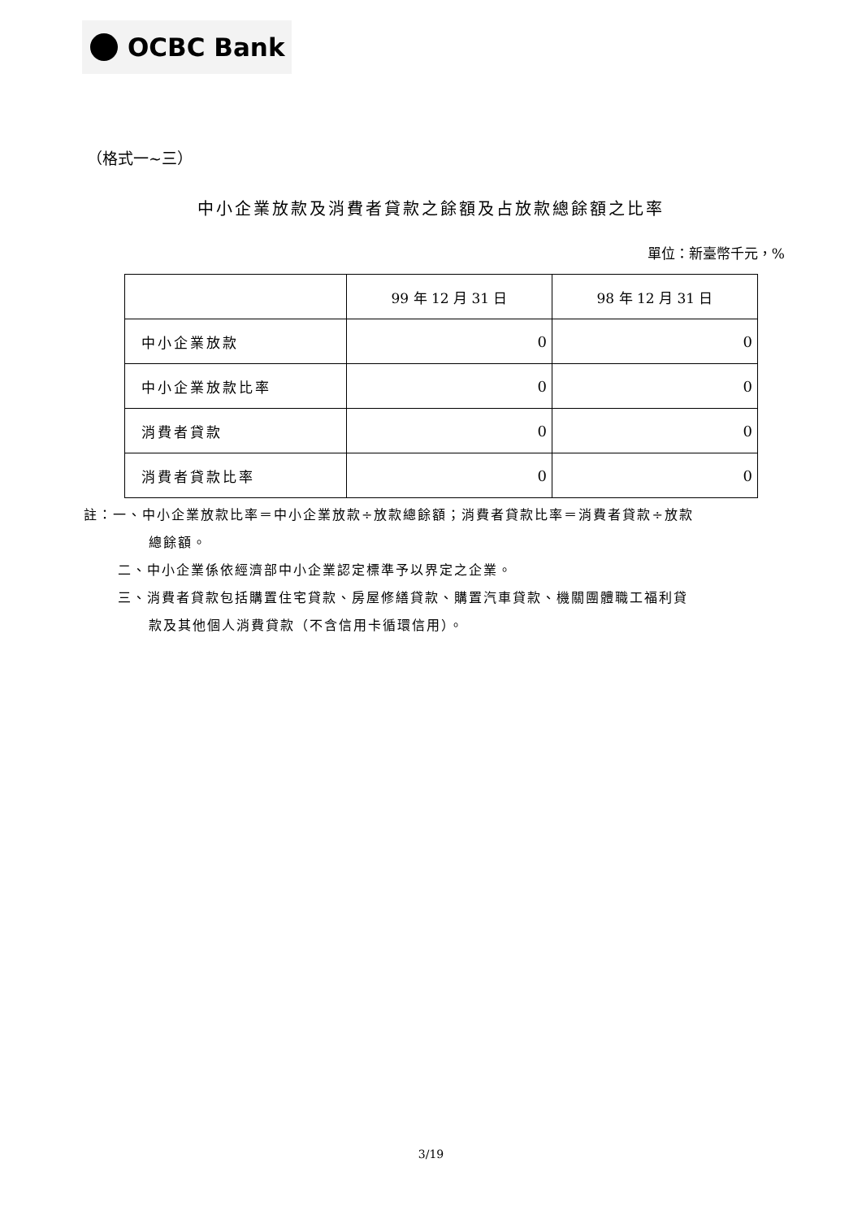OCBC Bank
（格式一~三）
中小企業放款及消費者貸款之餘額及占放款總餘額之比率
單位：新臺幣千元，%
| | 99 年 12 月 31 日 | 98 年 12 月 31 日 |
| --- | --- | --- |
| 中小企業放款 | 0 | 0 |
| 中小企業放款比率 | 0 | 0 |
| 消費者貸款 | 0 | 0 |
| 消費者貸款比率 | 0 | 0 |
註：一、中小企業放款比率＝中小企業放款÷放款總餘額；消費者貸款比率＝消費者貸款÷放款
總餘額。
二、中小企業係依經濟部中小企業認定標準予以界定之企業。
三、消費者貸款包括購置住宅貸款、房屋修繕貸款、購置汽車貸款、機關團體職工福利貸
款及其他個人消費貸款（不含信用卡循環信用）。
3/19